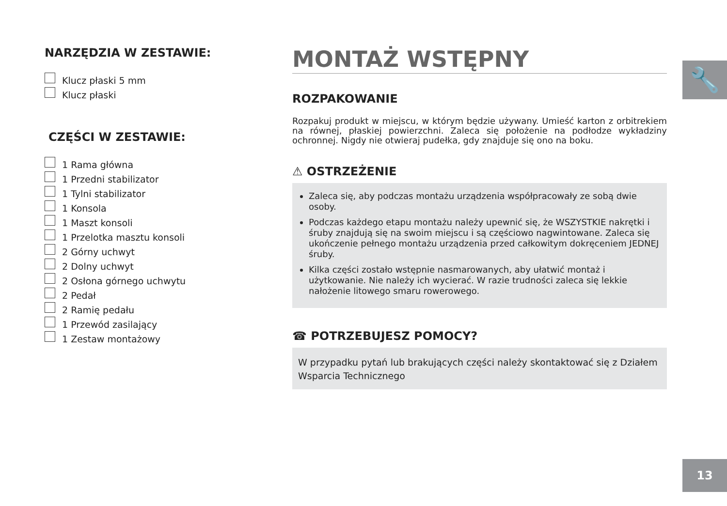🔧
NARZĘDZIA W ZESTAWIE:
Klucz płaski 5 mm
Klucz płaski
CZĘŚCI W ZESTAWIE:
1 Rama główna
1 Przedni stabilizator
1 Tylni stabilizator
1 Konsola
1 Maszt konsoli
1 Przelotka masztu konsoli
2 Górny uchwyt
2 Dolny uchwyt
2 Osłona górnego uchwytu
2 Pedał
2 Ramię pedału
1 Przewód zasilający
1 Zestaw montażowy
MONTAŻ WSTĘPNY
ROZPAKOWANIE
Rozpakuj produkt w miejscu, w którym będzie używany. Umieść karton z orbitrekiem na równej, płaskiej powierzchni. Zaleca się położenie na podłodze wykładziny ochronnej. Nigdy nie otwieraj pudełka, gdy znajduje się ono na boku.
⚠ OSTRZEŻENIE
Zaleca się, aby podczas montażu urządzenia współpracowały ze sobą dwie osoby.
Podczas każdego etapu montażu należy upewnić się, że WSZYSTKIE nakrętki i śruby znajdują się na swoim miejscu i są częściowo nagwintowane. Zaleca się ukończenie pełnego montażu urządzenia przed całkowitym dokręceniem JEDNEJ śruby.
Kilka części zostało wstępnie nasmarowanych, aby ułatwić montaż i użytkowanie. Nie należy ich wycierać. W razie trudności zaleca się lekkie nałożenie litowego smaru rowerowego.
☎ POTRZEBUJESZ POMOCY?
W przypadku pytań lub brakujących części należy skontaktować się z Działem Wsparcia Technicznego
13